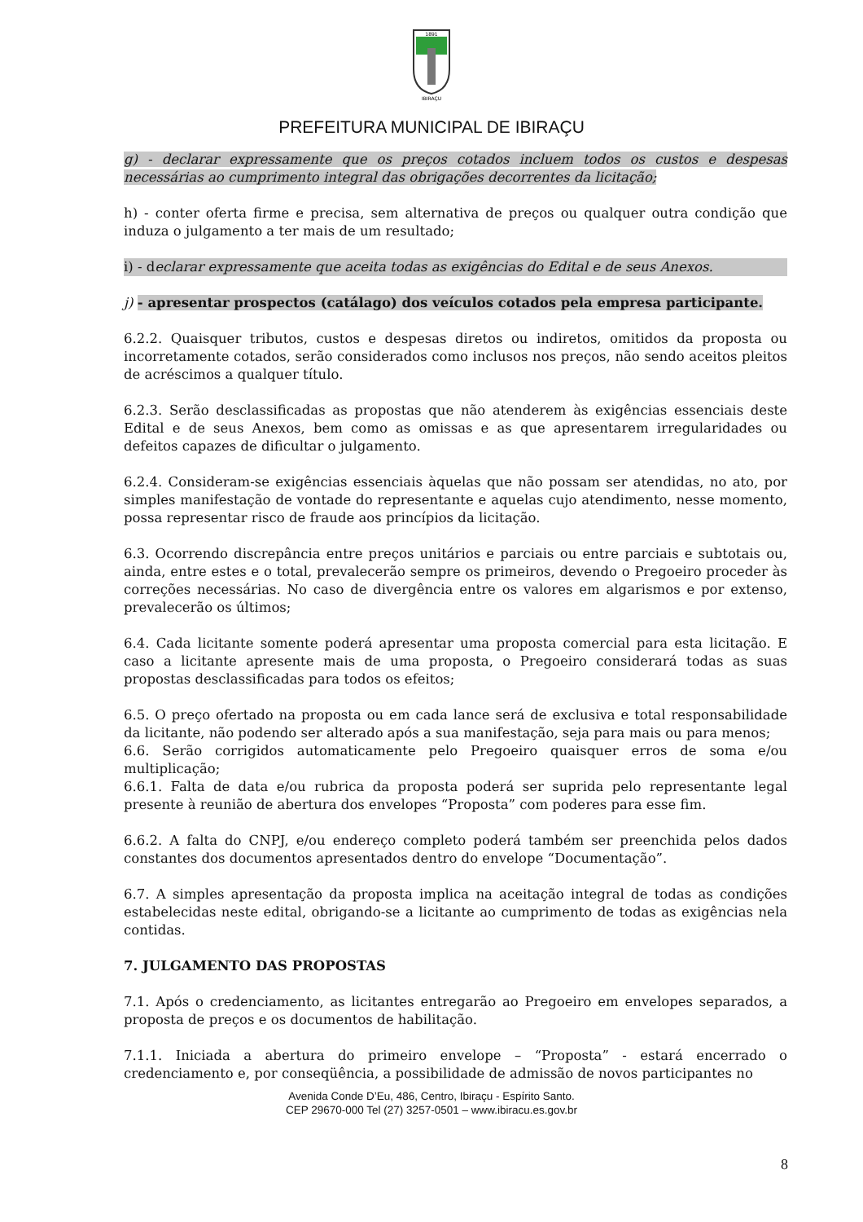1891
IBIRAÇU
PREFEITURA MUNICIPAL DE IBIRAÇU
g) - declarar expressamente que os preços cotados incluem todos os custos e despesas necessárias ao cumprimento integral das obrigações decorrentes da licitação;
h) - conter oferta firme e precisa, sem alternativa de preços ou qualquer outra condição que induza o julgamento a ter mais de um resultado;
i) - declarar expressamente que aceita todas as exigências do Edital e de seus Anexos.
j) - apresentar prospectos (catálago) dos veículos cotados pela empresa participante.
6.2.2. Quaisquer tributos, custos e despesas diretos ou indiretos, omitidos da proposta ou incorretamente cotados, serão considerados como inclusos nos preços, não sendo aceitos pleitos de acréscimos a qualquer título.
6.2.3. Serão desclassificadas as propostas que não atenderem às exigências essenciais deste Edital e de seus Anexos, bem como as omissas e as que apresentarem irregularidades ou defeitos capazes de dificultar o julgamento.
6.2.4. Consideram-se exigências essenciais àquelas que não possam ser atendidas, no ato, por simples manifestação de vontade do representante e aquelas cujo atendimento, nesse momento, possa representar risco de fraude aos princípios da licitação.
6.3. Ocorrendo discrepância entre preços unitários e parciais ou entre parciais e subtotais ou, ainda, entre estes e o total, prevalecerão sempre os primeiros, devendo o Pregoeiro proceder às correções necessárias. No caso de divergência entre os valores em algarismos e por extenso, prevalecerão os últimos;
6.4. Cada licitante somente poderá apresentar uma proposta comercial para esta licitação. E caso a licitante apresente mais de uma proposta, o Pregoeiro considerará todas as suas propostas desclassificadas para todos os efeitos;
6.5. O preço ofertado na proposta ou em cada lance será de exclusiva e total responsabilidade da licitante, não podendo ser alterado após a sua manifestação, seja para mais ou para menos;
6.6. Serão corrigidos automaticamente pelo Pregoeiro quaisquer erros de soma e/ou multiplicação;
6.6.1. Falta de data e/ou rubrica da proposta poderá ser suprida pelo representante legal presente à reunião de abertura dos envelopes “Proposta” com poderes para esse fim.
6.6.2. A falta do CNPJ, e/ou endereço completo poderá também ser preenchida pelos dados constantes dos documentos apresentados dentro do envelope “Documentação”.
6.7. A simples apresentação da proposta implica na aceitação integral de todas as condições estabelecidas neste edital, obrigando-se a licitante ao cumprimento de todas as exigências nela contidas.
7. JULGAMENTO DAS PROPOSTAS
7.1. Após o credenciamento, as licitantes entregarão ao Pregoeiro em envelopes separados, a proposta de preços e os documentos de habilitação.
7.1.1. Iniciada a abertura do primeiro envelope – “Proposta” - estará encerrado o credenciamento e, por conseqüência, a possibilidade de admissão de novos participantes no
Avenida Conde D’Eu, 486, Centro, Ibiraçu - Espírito Santo.
CEP 29670-000 Tel (27) 3257-0501 – www.ibiracu.es.gov.br
8